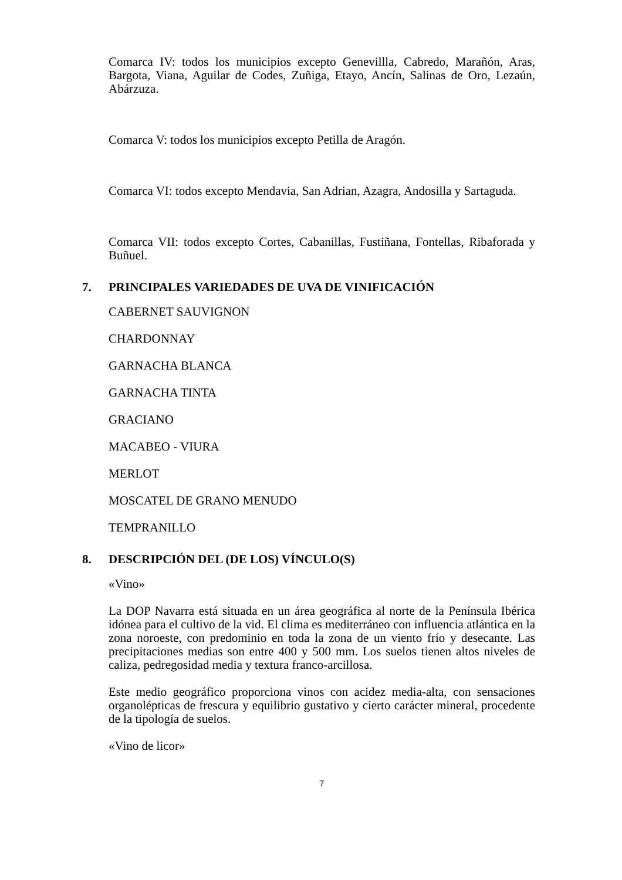Comarca IV: todos los municipios excepto Genevillla, Cabredo, Marañón, Aras, Bargota, Viana, Aguilar de Codes, Zuñiga, Etayo, Ancín, Salinas de Oro, Lezaún, Abárzuza.
Comarca V: todos los municipios excepto Petilla de Aragón.
Comarca VI: todos excepto Mendavia, San Adrian, Azagra, Andosilla y Sartaguda.
Comarca VII: todos excepto Cortes, Cabanillas, Fustiñana, Fontellas, Ribaforada y Buñuel.
7. PRINCIPALES VARIEDADES DE UVA DE VINIFICACIÓN
CABERNET SAUVIGNON
CHARDONNAY
GARNACHA BLANCA
GARNACHA TINTA
GRACIANO
MACABEO - VIURA
MERLOT
MOSCATEL DE GRANO MENUDO
TEMPRANILLO
8. DESCRIPCIÓN DEL (DE LOS) VÍNCULO(S)
«Vino»
La DOP Navarra está situada en un área geográfica al norte de la Península Ibérica idónea para el cultivo de la vid. El clima es mediterráneo con influencia atlántica en la zona noroeste, con predominio en toda la zona de un viento frío y desecante. Las precipitaciones medias son entre 400 y 500 mm. Los suelos tienen altos niveles de caliza, pedregosidad media y textura franco-arcillosa.
Este medio geográfico proporciona vinos con acidez media-alta, con sensaciones organolépticas de frescura y equilibrio gustativo y cierto carácter mineral, procedente de la tipología de suelos.
«Vino de licor»
7